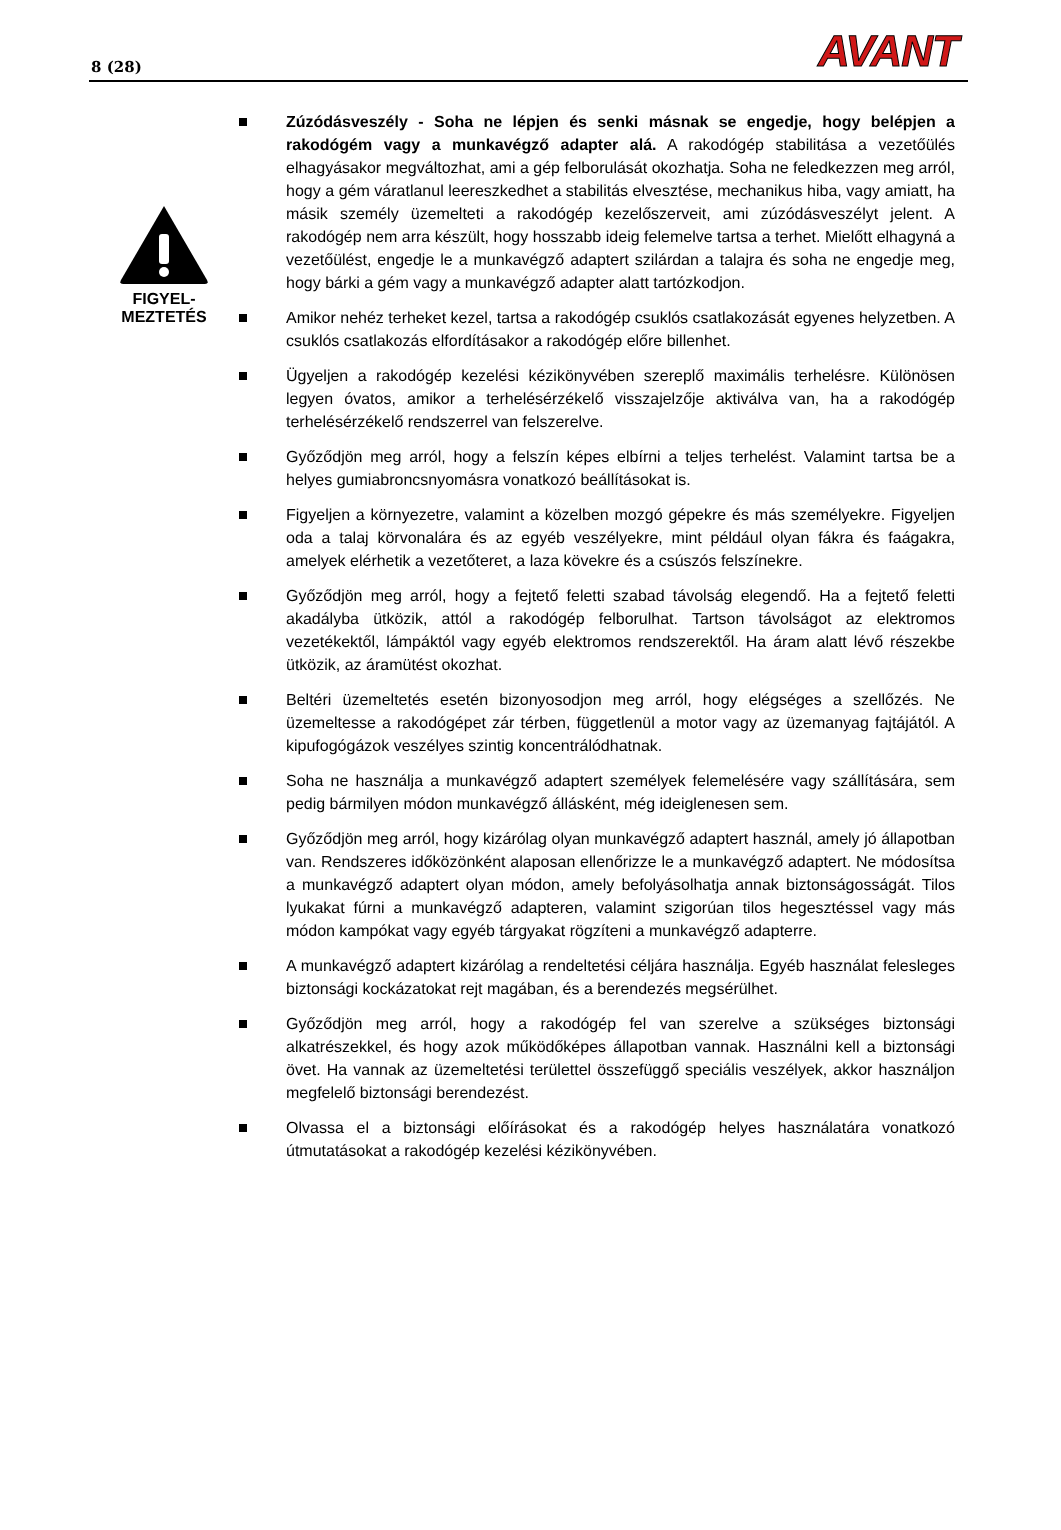8 (28) AVANT
FIGYEL-
MEZTETÉS
Zúzódásveszély - Soha ne lépjen és senki másnak se engedje, hogy belépjen a rakodógém vagy a munkavégző adapter alá. A rakodógép stabilitása a vezetőülés elhagyásakor megváltozhat, ami a gép felborulását okozhatja. Soha ne feledkezzen meg arról, hogy a gém váratlanul leereszkedhet a stabilitás elvesztése, mechanikus hiba, vagy amiatt, ha másik személy üzemelteti a rakodógép kezelőszerveit, ami zúzódásveszélyt jelent. A rakodógép nem arra készült, hogy hosszabb ideig felemelve tartsa a terhet. Mielőtt elhagyná a vezetőülést, engedje le a munkavégző adaptert szilárdan a talajra és soha ne engedje meg, hogy bárki a gém vagy a munkavégző adapter alatt tartózkodjon.
Amikor nehéz terheket kezel, tartsa a rakodógép csuklós csatlakozását egyenes helyzetben. A csuklós csatlakozás elfordításakor a rakodógép előre billenhet.
Ügyeljen a rakodógép kezelési kézikönyvében szereplő maximális terhelésre. Különösen legyen óvatos, amikor a terhelésérzékelő visszajelzője aktiválva van, ha a rakodógép terhelésérzékelő rendszerrel van felszerelve.
Győződjön meg arról, hogy a felszín képes elbírni a teljes terhelést. Valamint tartsa be a helyes gumiabroncsnyomásra vonatkozó beállításokat is.
Figyeljen a környezetre, valamint a közelben mozgó gépekre és más személyekre. Figyeljen oda a talaj körvonalára és az egyéb veszélyekre, mint például olyan fákra és faágakra, amelyek elérhetik a vezetőteret, a laza kövekre és a csúszós felszínekre.
Győződjön meg arról, hogy a fejtető feletti szabad távolság elegendő. Ha a fejtető feletti akadályba ütközik, attól a rakodógép felborulhat. Tartson távolságot az elektromos vezetékektől, lámpáktól vagy egyéb elektromos rendszerektől. Ha áram alatt lévő részekbe ütközik, az áramütést okozhat.
Beltéri üzemeltetés esetén bizonyosodjon meg arról, hogy elégséges a szellőzés. Ne üzemeltesse a rakodógépet zár térben, függetlenül a motor vagy az üzemanyag fajtájától. A kipufogógázok veszélyes szintig koncentrálódhatnak.
Soha ne használja a munkavégző adaptert személyek felemelésére vagy szállítására, sem pedig bármilyen módon munkavégző állásként, még ideiglenesen sem.
Győződjön meg arról, hogy kizárólag olyan munkavégző adaptert használ, amely jó állapotban van. Rendszeres időközönként alaposan ellenőrizze le a munkavégző adaptert. Ne módosítsa a munkavégző adaptert olyan módon, amely befolyásolhatja annak biztonságosságát. Tilos lyukakat fúrni a munkavégző adapteren, valamint szigorúan tilos hegesztéssel vagy más módon kampókat vagy egyéb tárgyakat rögzíteni a munkavégző adapterre.
A munkavégző adaptert kizárólag a rendeltetési céljára használja. Egyéb használat felesleges biztonsági kockázatokat rejt magában, és a berendezés megsérülhet.
Győződjön meg arról, hogy a rakodógép fel van szerelve a szükséges biztonsági alkatrészekkel, és hogy azok működőképes állapotban vannak. Használni kell a biztonsági övet. Ha vannak az üzemeltetési területtel összefüggő speciális veszélyek, akkor használjon megfelelő biztonsági berendezést.
Olvassa el a biztonsági előírásokat és a rakodógép helyes használatára vonatkozó útmutatásokat a rakodógép kezelési kézikönyvében.